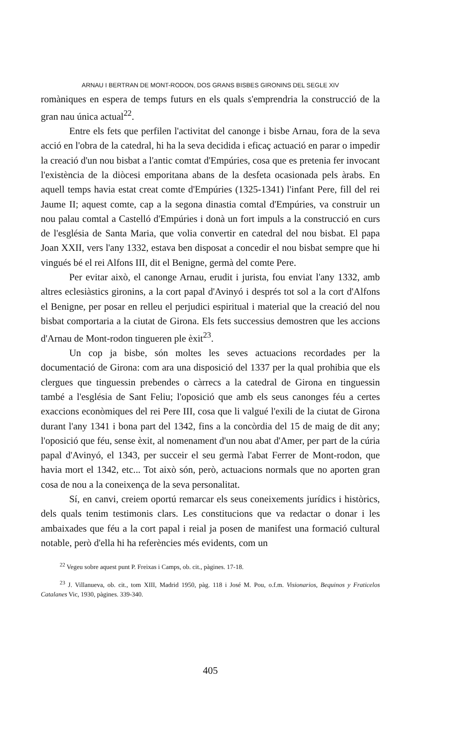ARNAU I BERTRAN DE MONT-RODON, DOS GRANS BISBES GIRONINS DEL SEGLE XIV
romàniques en espera de temps futurs en els quals s'emprendria la construcció de la gran nau única actual<sup>22</sup>.
Entre els fets que perfilen l'activitat del canonge i bisbe Arnau, fora de la seva acció en l'obra de la catedral, hi ha la seva decidida i eficaç actuació en parar o impedir la creació d'un nou bisbat a l'antic comtat d'Empúries, cosa que es pretenia fer invocant l'existència de la diòcesi emporitana abans de la desfeta ocasionada pels àrabs. En aquell temps havia estat creat comte d'Empúries (1325-1341) l'infant Pere, fill del rei Jaume II; aquest comte, cap a la segona dinastia comtal d'Empúries, va construir un nou palau comtal a Castelló d'Empúries i donà un fort impuls a la construcció en curs de l'església de Santa Maria, que volia convertir en catedral del nou bisbat. El papa Joan XXII, vers l'any 1332, estava ben disposat a concedir el nou bisbat sempre que hi vingués bé el rei Alfons III, dit el Benigne, germà del comte Pere.
Per evitar això, el canonge Arnau, erudit i jurista, fou enviat l'any 1332, amb altres eclesiàstics gironins, a la cort papal d'Avinyó i després tot sol a la cort d'Alfons el Benigne, per posar en relleu el perjudici espiritual i material que la creació del nou bisbat comportaria a la ciutat de Girona. Els fets successius demostren que les accions d'Arnau de Mont-rodon tingueren ple èxit<sup>23</sup>.
Un cop ja bisbe, són moltes les seves actuacions recordades per la documentació de Girona: com ara una disposició del 1337 per la qual prohibia que els clergues que tinguessin prebendes o càrrecs a la catedral de Girona en tinguessin també a l'església de Sant Feliu; l'oposició que amb els seus canonges féu a certes exaccions econòmiques del rei Pere III, cosa que li valgué l'exili de la ciutat de Girona durant l'any 1341 i bona part del 1342, fins a la concòrdia del 15 de maig de dit any; l'oposició que féu, sense èxit, al nomenament d'un nou abat d'Amer, per part de la cúria papal d'Avinyó, el 1343, per succeir el seu germà l'abat Ferrer de Mont-rodon, que havia mort el 1342, etc... Tot això són, però, actuacions normals que no aporten gran cosa de nou a la coneixença de la seva personalitat.
Sí, en canvi, creiem oportú remarcar els seus coneixements jurídics i històrics, dels quals tenim testimonis clars. Les constitucions que va redactar o donar i les ambaixades que féu a la cort papal i reial ja posen de manifest una formació cultural notable, però d'ella hi ha referències més evidents, com un
<sup>22</sup> Vegeu sobre aquest punt P. Freixas i Camps, ob. cit., pàgines. 17-18.
<sup>23</sup> J. Villanueva, ob. cit., tom XIII, Madrid 1950, pàg. 118 i José M. Pou, o.f.m. Visionarios, Bequinos y Fraticelos Catalanes Vic, 1930, pàgines. 339-340.
405